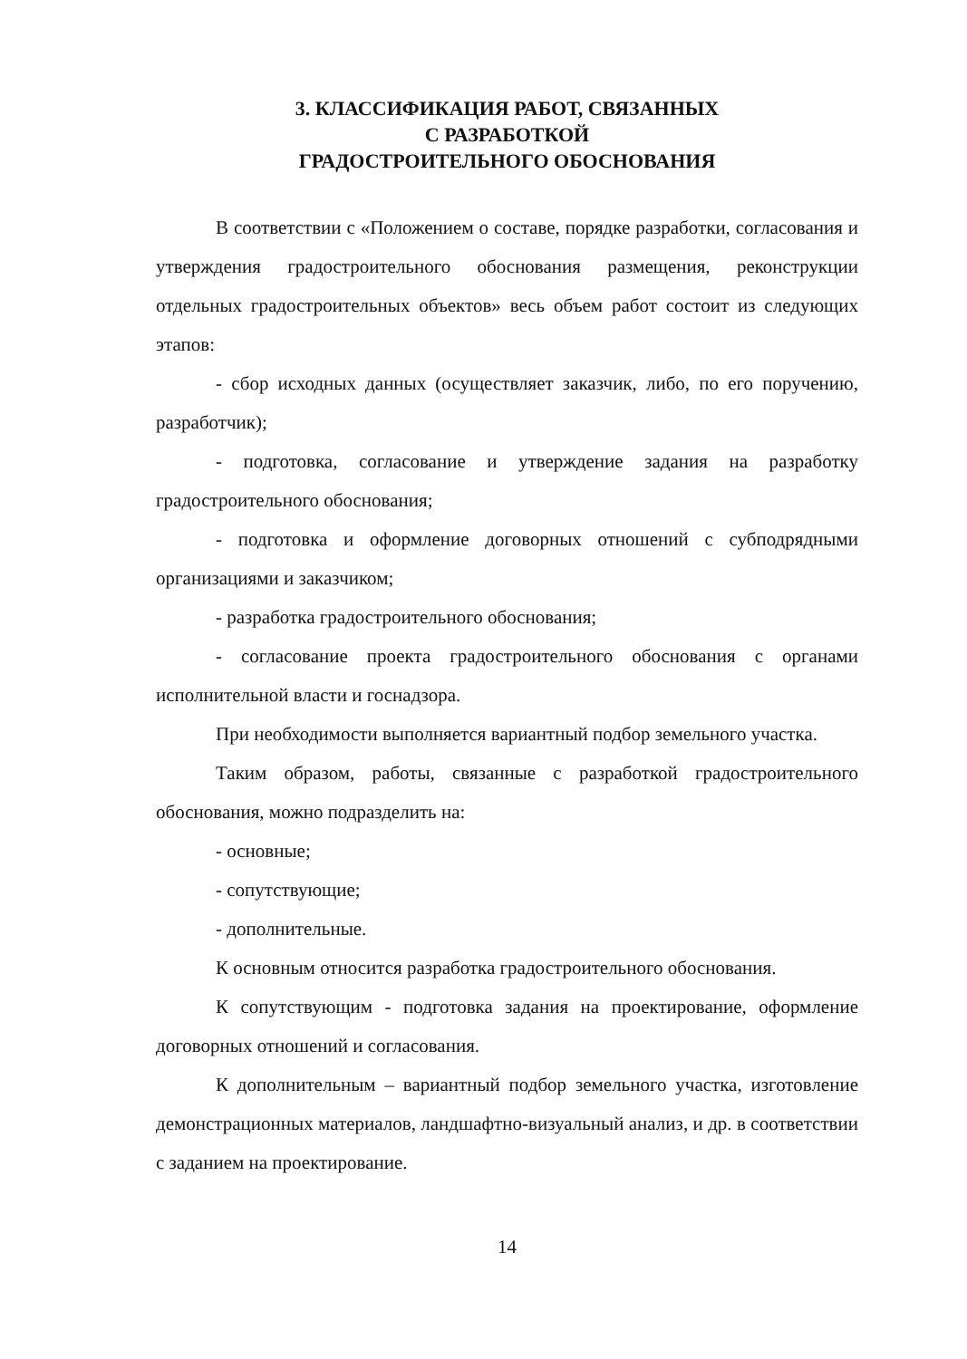3. КЛАССИФИКАЦИЯ РАБОТ, СВЯЗАННЫХ
С РАЗРАБОТКОЙ
ГРАДОСТРОИТЕЛЬНОГО ОБОСНОВАНИЯ
В соответствии с «Положением о составе, порядке разработки, согласования и утверждения градостроительного обоснования размещения, реконструкции отдельных градостроительных объектов» весь объем работ состоит из следующих этапов:
- сбор исходных данных (осуществляет заказчик, либо, по его поручению, разработчик);
- подготовка, согласование и утверждение задания на разработку градостроительного обоснования;
- подготовка и оформление договорных отношений с субподрядными организациями и заказчиком;
- разработка градостроительного обоснования;
- согласование проекта градостроительного обоснования с органами исполнительной власти и госнадзора.
При необходимости выполняется вариантный подбор земельного участка.
Таким образом, работы, связанные с разработкой градостроительного обоснования, можно подразделить на:
- основные;
- сопутствующие;
- дополнительные.
К основным относится разработка градостроительного обоснования.
К сопутствующим - подготовка задания на проектирование, оформление договорных отношений и согласования.
К дополнительным – вариантный подбор земельного участка, изготовление демонстрационных материалов, ландшафтно-визуальный анализ, и др. в соответствии с заданием на проектирование.
14